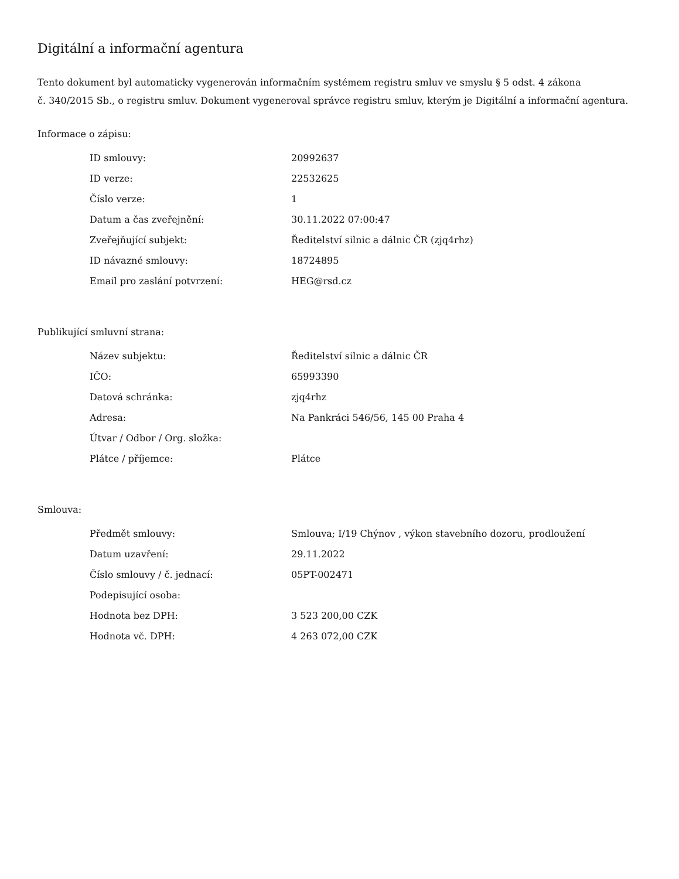Digitální a informační agentura
Tento dokument byl automaticky vygenerován informačním systémem registru smluv ve smyslu § 5 odst. 4 zákona
č. 340/2015 Sb., o registru smluv. Dokument vygeneroval správce registru smluv, kterým je Digitální a informační agentura.
Informace o zápisu:
| ID smlouvy: | 20992637 |
| ID verze: | 22532625 |
| Číslo verze: | 1 |
| Datum a čas zveřejnění: | 30.11.2022 07:00:47 |
| Zveřejňující subjekt: | Ředitelství silnic a dálnic ČR (zjq4rhz) |
| ID návazné smlouvy: | 18724895 |
| Email pro zaslání potvrzení: | HEG@rsd.cz |
Publikující smluvní strana:
| Název subjektu: | Ředitelství silnic a dálnic ČR |
| IČO: | 65993390 |
| Datová schránka: | zjq4rhz |
| Adresa: | Na Pankráci 546/56, 145 00 Praha 4 |
| Útvar / Odbor / Org. složka: | |
| Plátce / příjemce: | Plátce |
Smlouva:
| Předmět smlouvy: | Smlouva; I/19 Chýnov , výkon stavebního dozoru, prodloužení |
| Datum uzavření: | 29.11.2022 |
| Číslo smlouvy / č. jednací: | 05PT-002471 |
| Podepisující osoba: | |
| Hodnota bez DPH: | 3 523 200,00 CZK |
| Hodnota vč. DPH: | 4 263 072,00 CZK |